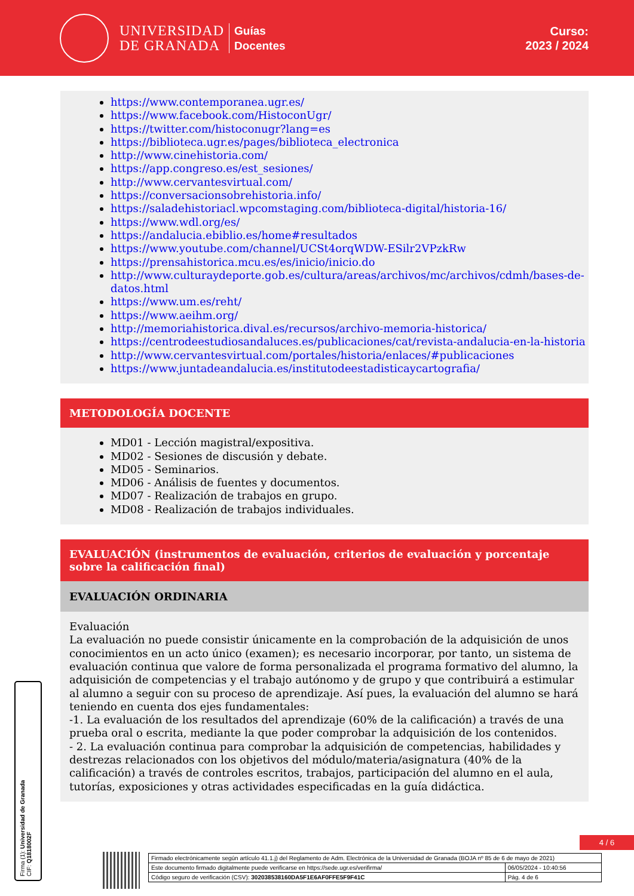UNIVERSIDAD
DE GRANADA
Guías
Docentes
Curso:
2023 / 2024
https://www.contemporanea.ugr.es/
https://www.facebook.com/HistoconUgr/
https://twitter.com/histoconugr?lang=es
https://biblioteca.ugr.es/pages/biblioteca_electronica
http://www.cinehistoria.com/
https://app.congreso.es/est_sesiones/
http://www.cervantesvirtual.com/
https://conversacionsobrehistoria.info/
https://saladehistoriacl.wpcomstaging.com/biblioteca-digital/historia-16/
https://www.wdl.org/es/
https://andalucia.ebiblio.es/home#resultados
https://www.youtube.com/channel/UCSt4orqWDW-ESilr2VPzkRw
https://prensahistorica.mcu.es/es/inicio/inicio.do
http://www.culturaydeporte.gob.es/cultura/areas/archivos/mc/archivos/cdmh/bases-de-datos.html
https://www.um.es/reht/
https://www.aeihm.org/
http://memoriahistorica.dival.es/recursos/archivo-memoria-historica/
https://centrodeestudiosandaluces.es/publicaciones/cat/revista-andalucia-en-la-historia
http://www.cervantesvirtual.com/portales/historia/enlaces/#publicaciones
https://www.juntadeandalucia.es/institutodeestadisticaycartografia/
METODOLOGÍA DOCENTE
MD01 - Lección magistral/expositiva.
MD02 - Sesiones de discusión y debate.
MD05 - Seminarios.
MD06 - Análisis de fuentes y documentos.
MD07 - Realización de trabajos en grupo.
MD08 - Realización de trabajos individuales.
EVALUACIÓN (instrumentos de evaluación, criterios de evaluación y porcentaje sobre la calificación final)
EVALUACIÓN ORDINARIA
Evaluación
La evaluación no puede consistir únicamente en la comprobación de la adquisición de unos conocimientos en un acto único (examen); es necesario incorporar, por tanto, un sistema de evaluación continua que valore de forma personalizada el programa formativo del alumno, la adquisición de competencias y el trabajo autónomo y de grupo y que contribuirá a estimular al alumno a seguir con su proceso de aprendizaje. Así pues, la evaluación del alumno se hará teniendo en cuenta dos ejes fundamentales:
-1. La evaluación de los resultados del aprendizaje (60% de la calificación) a través de una prueba oral o escrita, mediante la que poder comprobar la adquisición de los contenidos.
- 2. La evaluación continua para comprobar la adquisición de competencias, habilidades y destrezas relacionados con los objetivos del módulo/materia/asignatura (40% de la calificación) a través de controles escritos, trabajos, participación del alumno en el aula, tutorías, exposiciones y otras actividades especificadas en la guía didáctica.
Firma (1): Universidad de Granada
CIF: Q1818002F
4 / 6
| Firmado electrónicamente según artículo 41.1.j) del Reglamento de Adm. Electrónica de la Universidad de Granada (BOJA nº 85 de 6 de mayo de 2021) | |
| Este documento firmado digitalmente puede verificarse en https://sede.ugr.es/verifirma/ | 06/05/2024 - 10:40:56 |
| Código seguro de verificación (CSV): 302038538160DA5F1E6AF0FFE5F9F41C | Pág. 4 de 6 |